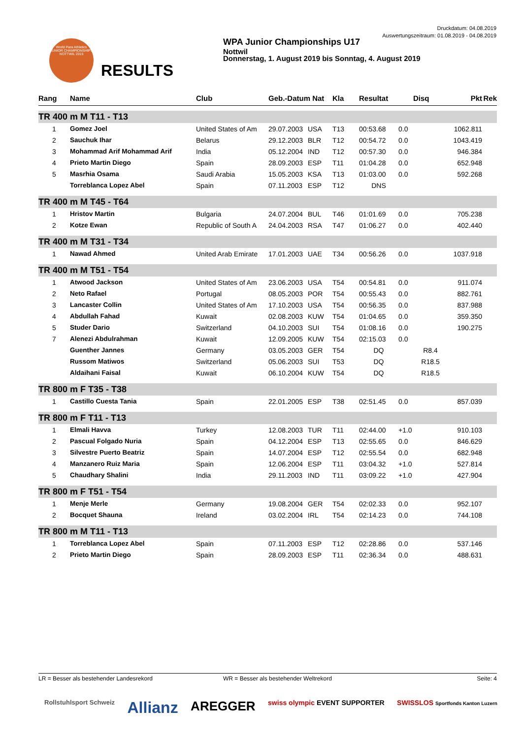Druckdatum: 04.08.2019
Auswertungszeitraum: 01.08.2019 - 04.08.2019
World Para Athletics
JUNIOR CHAMPIONSHIPS
NOTTWIL 2019
RESULTS
WPA Junior Championships U17
Nottwil
Donnerstag, 1. August 2019 bis Sonntag, 4. August 2019
| Rang | Name | Club | Geb.-Datum Nat | | Kla | Resultat | | Disq | Pkt | Rek |
| --- | --- | --- | --- | --- | --- | --- | --- | --- | --- | --- |
| TR 400 m M T11 - T13 | | | | | | | | | | |
| 1 | Gomez Joel | United States of Am | 29.07.2003 | USA | T13 | 00:53.68 | 0.0 | | 1062.811 | |
| 2 | Sauchuk Ihar | Belarus | 29.12.2003 | BLR | T12 | 00:54.72 | 0.0 | | 1043.419 | |
| 3 | Mohammad Arif Mohammad Arif | India | 05.12.2004 | IND | T12 | 00:57.30 | 0.0 | | 946.384 | |
| 4 | Prieto Martin Diego | Spain | 28.09.2003 | ESP | T11 | 01:04.28 | 0.0 | | 652.948 | |
| 5 | Masrhia Osama | Saudi Arabia | 15.05.2003 | KSA | T13 | 01:03.00 | 0.0 | | 592.268 | |
| | Torreblanca Lopez Abel | Spain | 07.11.2003 | ESP | T12 | DNS | | | | |
| TR 400 m M T45 - T64 | | | | | | | | | | |
| 1 | Hristov Martin | Bulgaria | 24.07.2004 | BUL | T46 | 01:01.69 | 0.0 | | 705.238 | |
| 2 | Kotze Ewan | Republic of South A | 24.04.2003 | RSA | T47 | 01:06.27 | 0.0 | | 402.440 | |
| TR 400 m M T31 - T34 | | | | | | | | | | |
| 1 | Nawad Ahmed | United Arab Emirate | 17.01.2003 | UAE | T34 | 00:56.26 | 0.0 | | 1037.918 | |
| TR 400 m M T51 - T54 | | | | | | | | | | |
| 1 | Atwood Jackson | United States of Am | 23.06.2003 | USA | T54 | 00:54.81 | 0.0 | | 911.074 | |
| 2 | Neto Rafael | Portugal | 08.05.2003 | POR | T54 | 00:55.43 | 0.0 | | 882.761 | |
| 3 | Lancaster Collin | United States of Am | 17.10.2003 | USA | T54 | 00:56.35 | 0.0 | | 837.988 | |
| 4 | Abdullah Fahad | Kuwait | 02.08.2003 | KUW | T54 | 01:04.65 | 0.0 | | 359.350 | |
| 5 | Studer Dario | Switzerland | 04.10.2003 | SUI | T54 | 01:08.16 | 0.0 | | 190.275 | |
| 7 | Alenezi Abdulrahman | Kuwait | 12.09.2005 | KUW | T54 | 02:15.03 | 0.0 | | | |
| | Guenther Jannes | Germany | 03.05.2003 | GER | T54 | DQ | | R8.4 | | |
| | Russom Matiwos | Switzerland | 05.06.2003 | SUI | T53 | DQ | | R18.5 | | |
| | Aldaihani Faisal | Kuwait | 06.10.2004 | KUW | T54 | DQ | | R18.5 | | |
| TR 800 m F T35 - T38 | | | | | | | | | | |
| 1 | Castillo Cuesta Tania | Spain | 22.01.2005 | ESP | T38 | 02:51.45 | 0.0 | | 857.039 | |
| TR 800 m F T11 - T13 | | | | | | | | | | |
| 1 | Elmali Havva | Turkey | 12.08.2003 | TUR | T11 | 02:44.00 | +1.0 | | 910.103 | |
| 2 | Pascual Folgado Nuria | Spain | 04.12.2004 | ESP | T13 | 02:55.65 | 0.0 | | 846.629 | |
| 3 | Silvestre Puerto Beatriz | Spain | 14.07.2004 | ESP | T12 | 02:55.54 | 0.0 | | 682.948 | |
| 4 | Manzanero Ruiz Maria | Spain | 12.06.2004 | ESP | T11 | 03:04.32 | +1.0 | | 527.814 | |
| 5 | Chaudhary Shalini | India | 29.11.2003 | IND | T11 | 03:09.22 | +1.0 | | 427.904 | |
| TR 800 m F T51 - T54 | | | | | | | | | | |
| 1 | Menje Merle | Germany | 19.08.2004 | GER | T54 | 02:02.33 | 0.0 | | 952.107 | |
| 2 | Bocquet Shauna | Ireland | 03.02.2004 | IRL | T54 | 02:14.23 | 0.0 | | 744.108 | |
| TR 800 m M T11 - T13 | | | | | | | | | | |
| 1 | Torreblanca Lopez Abel | Spain | 07.11.2003 | ESP | T12 | 02:28.86 | 0.0 | | 537.146 | |
| 2 | Prieto Martin Diego | Spain | 28.09.2003 | ESP | T11 | 02:36.34 | 0.0 | | 488.631 | |
LR = Besser als bestehender Landesrekord WR = Besser als bestehender Weltrekord Seite: 4
Rollstuhlsport Schweiz Allianz AREGGER swiss olympic EVENT SUPPORTER SWISSLOS Sportfonds Kanton Luzern